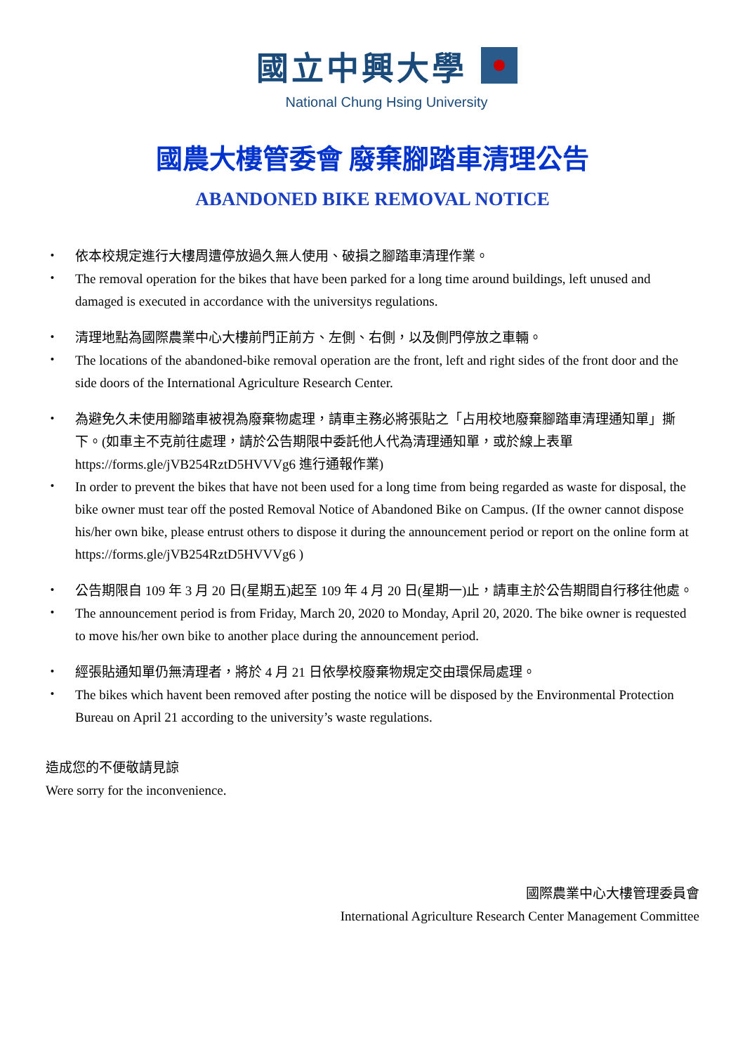國立中興大學
National Chung Hsing University
國農大樓管委會 廢棄腳踏車清理公告
ABANDONED BIKE REMOVAL NOTICE
・ 依本校規定進行大樓周遭停放過久無人使用、破損之腳踏車清理作業。
・ The removal operation for the bikes that have been parked for a long time around buildings, left unused and damaged is executed in accordance with the universitys regulations.
・ 清理地點為國際農業中心大樓前門正前方、左側、右側，以及側門停放之車輛。
・ The locations of the abandoned-bike removal operation are the front, left and right sides of the front door and the side doors of the International Agriculture Research Center.
・ 為避免久未使用腳踏車被視為廢棄物處理，請車主務必將張貼之「占用校地廢棄腳踏車清理通知單」撕下。(如車主不克前往處理，請於公告期限中委託他人代為清理通知單，或於線上表單 https://forms.gle/jVB254RztD5HVVVg6 進行通報作業)
・ In order to prevent the bikes that have not been used for a long time from being regarded as waste for disposal, the bike owner must tear off the posted Removal Notice of Abandoned Bike on Campus. (If the owner cannot dispose his/her own bike, please entrust others to dispose it during the announcement period or report on the online form at https://forms.gle/jVB254RztD5HVVVg6 )
・ 公告期限自 109 年 3 月 20 日(星期五)起至 109 年 4 月 20 日(星期一)止，請車主於公告期間自行移往他處。
・ The announcement period is from Friday, March 20, 2020 to Monday, April 20, 2020. The bike owner is requested to move his/her own bike to another place during the announcement period.
・ 經張貼通知單仍無清理者，將於 4 月 21 日依學校廢棄物規定交由環保局處理。
・ The bikes which havent been removed after posting the notice will be disposed by the Environmental Protection Bureau on April 21 according to the university’s waste regulations.
造成您的不便敬請見諒
Were sorry for the inconvenience.
國際農業中心大樓管理委員會
International Agriculture Research Center Management Committee